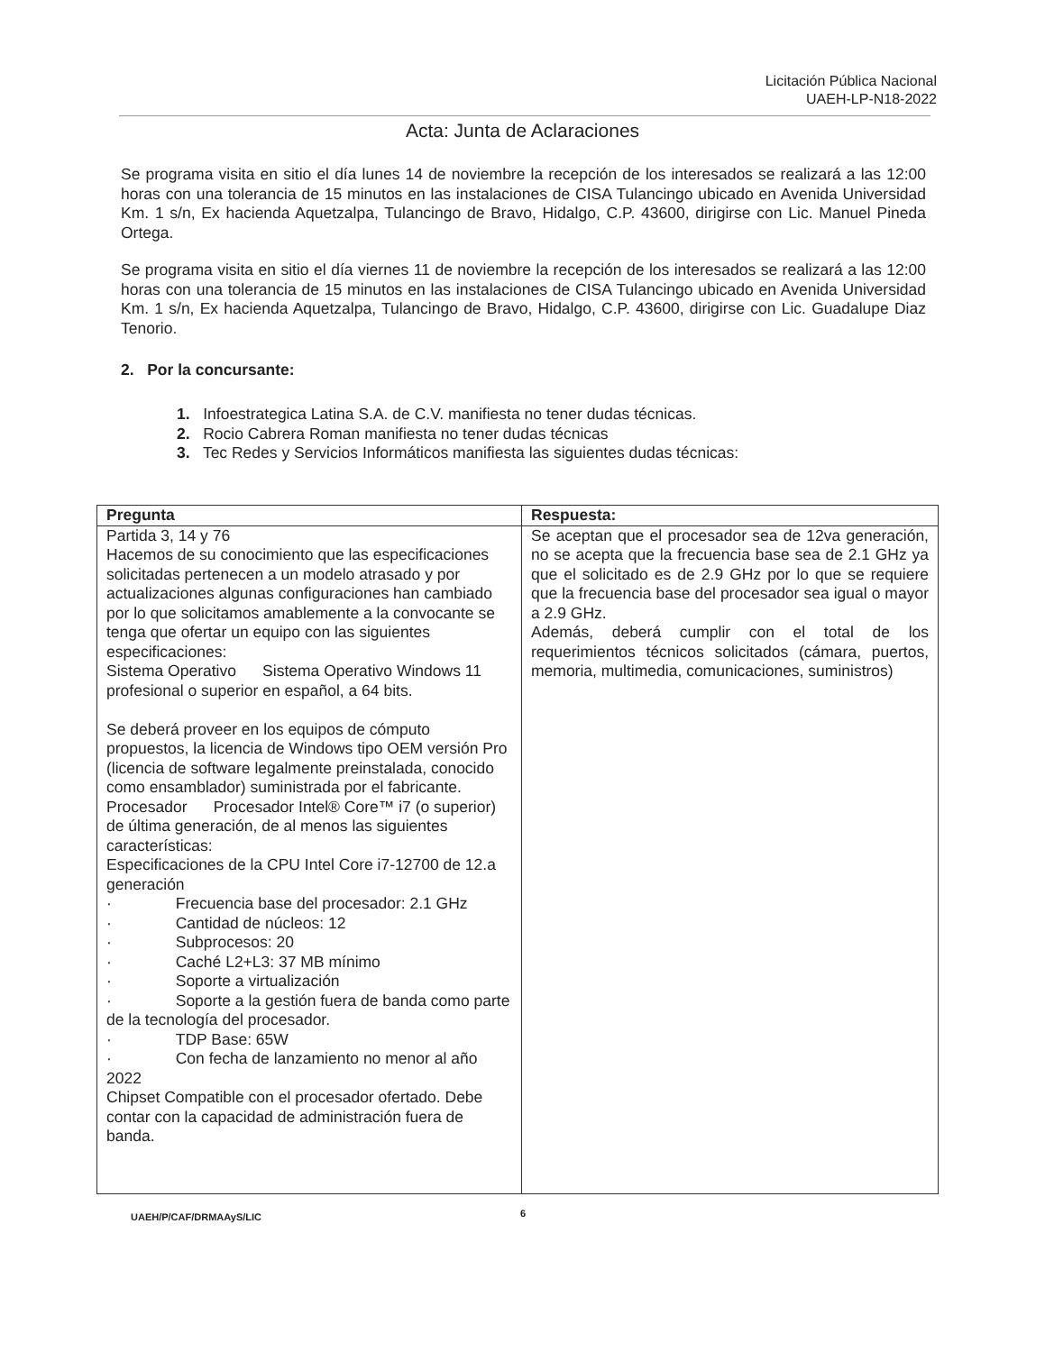Licitación Pública Nacional
UAEH-LP-N18-2022
Acta: Junta de Aclaraciones
Se programa visita en sitio el día lunes 14 de noviembre la recepción de los interesados se realizará a las 12:00 horas con una tolerancia de 15 minutos en las instalaciones de CISA Tulancingo ubicado en Avenida Universidad Km. 1 s/n, Ex hacienda Aquetzalpa, Tulancingo de Bravo, Hidalgo, C.P. 43600, dirigirse con Lic. Manuel Pineda Ortega.
Se programa visita en sitio el día viernes 11 de noviembre la recepción de los interesados se realizará a las 12:00 horas con una tolerancia de 15 minutos en las instalaciones de CISA Tulancingo ubicado en Avenida Universidad Km. 1 s/n, Ex hacienda Aquetzalpa, Tulancingo de Bravo, Hidalgo, C.P. 43600, dirigirse con Lic. Guadalupe Diaz Tenorio.
2. Por la concursante:
1. Infoestrategica Latina S.A. de C.V. manifiesta no tener dudas técnicas.
2. Rocio Cabrera Roman manifiesta no tener dudas técnicas
3. Tec Redes y Servicios Informáticos manifiesta las siguientes dudas técnicas:
| Pregunta | Respuesta: |
| --- | --- |
| Partida 3, 14 y 76 Hacemos de su conocimiento que las especificaciones solicitadas pertenecen a un modelo atrasado y por actualizaciones algunas configuraciones han cambiado por lo que solicitamos amablemente a la convocante se tenga que ofertar un equipo con las siguientes especificaciones: Sistema Operativo Sistema Operativo Windows 11 profesional o superior en español, a 64 bits. Se deberá proveer en los equipos de cómputo propuestos, la licencia de Windows tipo OEM versión Pro (licencia de software legalmente preinstalada, conocido como ensamblador) suministrada por el fabricante. Procesador Procesador Intel® Core™ i7 (o superior) de última generación, de al menos las siguientes características: Especificaciones de la CPU Intel Core i7-12700 de 12.a generación · Frecuencia base del procesador: 2.1 GHz · Cantidad de núcleos: 12 · Subprocesos: 20 · Caché L2+L3: 37 MB mínimo · Soporte a virtualización · Soporte a la gestión fuera de banda como parte de la tecnología del procesador. · TDP Base: 65W · Con fecha de lanzamiento no menor al año 2022 Chipset Compatible con el procesador ofertado. Debe contar con la capacidad de administración fuera de banda. | Se aceptan que el procesador sea de 12va generación, no se acepta que la frecuencia base sea de 2.1 GHz ya que el solicitado es de 2.9 GHz por lo que se requiere que la frecuencia base del procesador sea igual o mayor a 2.9 GHz. Además, deberá cumplir con el total de los requerimientos técnicos solicitados (cámara, puertos, memoria, multimedia, comunicaciones, suministros) |
UAEH/P/CAF/DRMAAyS/LIC 6